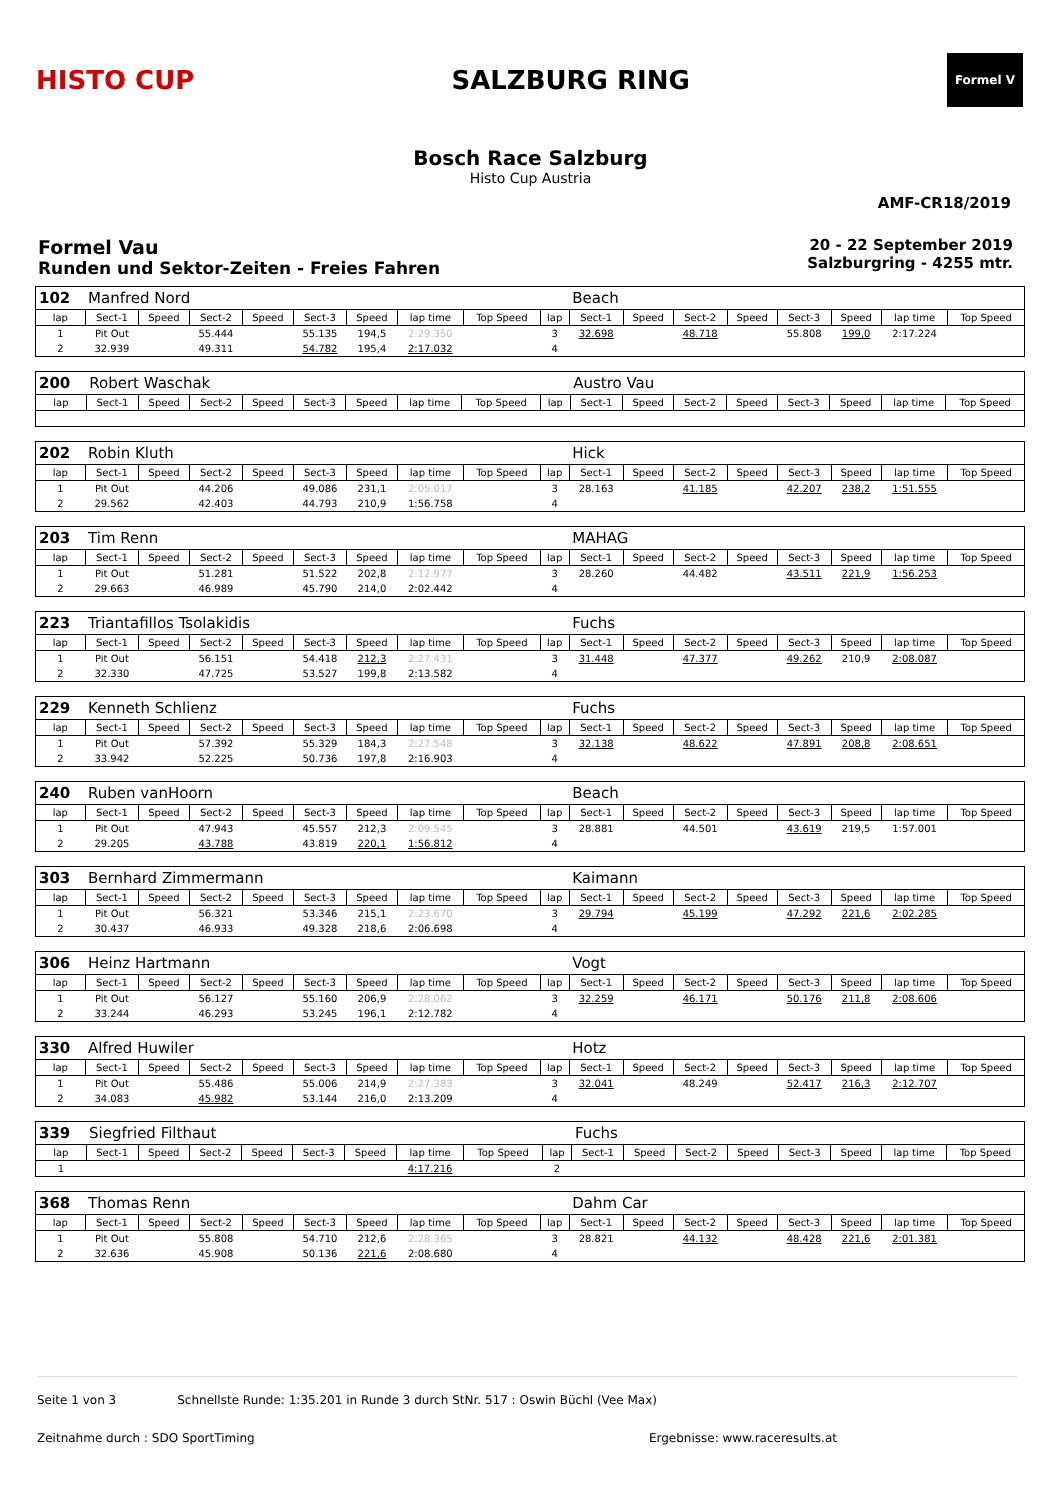HISTO CUP SALZBURG RING
Formel V
Bosch Race Salzburg
Histo Cup Austria
AMF-CR18/2019
Formel Vau
Runden und Sektor-Zeiten - Freies Fahren
20 - 22 September 2019
Salzburgring - 4255 mtr.
| 102 | Manfred Nord | | | | | | | | | Beach | | | | | | | |
| lap | Sect-1 | Speed | Sect-2 | Speed | Sect-3 | Speed | lap time | Top Speed | lap | Sect-1 | Speed | Sect-2 | Speed | Sect-3 | Speed | lap time | Top Speed |
| 1 | Pit Out | | 55.444 | | 55.135 | 194,5 | 2:29.350 | | 3 | 32.698 | | 48.718 | | 55.808 | 199,0 | 2:17.224 | |
| 2 | 32.939 | | 49.311 | | 54.782 | 195,4 | 2:17.032 | | 4 | | | | | | | | |
| 200 | Robert Waschak | | | | | | | | | Austro Vau | | | | | | | |
| lap | Sect-1 | Speed | Sect-2 | Speed | Sect-3 | Speed | lap time | Top Speed | lap | Sect-1 | Speed | Sect-2 | Speed | Sect-3 | Speed | lap time | Top Speed |
| 202 | Robin Kluth | | | | | | | | | Hick | | | | | | | |
| lap | Sect-1 | Speed | Sect-2 | Speed | Sect-3 | Speed | lap time | Top Speed | lap | Sect-1 | Speed | Sect-2 | Speed | Sect-3 | Speed | lap time | Top Speed |
| 1 | Pit Out | | 44.206 | | 49.086 | 231,1 | 2:05.017 | | 3 | 28.163 | | 41.185 | | 42.207 | 238,2 | 1:51.555 | |
| 2 | 29.562 | | 42.403 | | 44.793 | 210,9 | 1:56.758 | | 4 | | | | | | | | |
| 203 | Tim Renn | | | | | | | | | MAHAG | | | | | | | |
| lap | Sect-1 | Speed | Sect-2 | Speed | Sect-3 | Speed | lap time | Top Speed | lap | Sect-1 | Speed | Sect-2 | Speed | Sect-3 | Speed | lap time | Top Speed |
| 1 | Pit Out | | 51.281 | | 51.522 | 202,8 | 2:12.977 | | 3 | 28.260 | | 44.482 | | 43.511 | 221,9 | 1:56.253 | |
| 2 | 29.663 | | 46.989 | | 45.790 | 214,0 | 2:02.442 | | 4 | | | | | | | | |
| 223 | Triantafillos Tsolakidis | | | | | | | | | Fuchs | | | | | | | |
| lap | Sect-1 | Speed | Sect-2 | Speed | Sect-3 | Speed | lap time | Top Speed | lap | Sect-1 | Speed | Sect-2 | Speed | Sect-3 | Speed | lap time | Top Speed |
| 1 | Pit Out | | 56.151 | | 54.418 | 212,3 | 2:27.431 | | 3 | 31.448 | | 47.377 | | 49.262 | 210,9 | 2:08.087 | |
| 2 | 32.330 | | 47.725 | | 53.527 | 199,8 | 2:13.582 | | 4 | | | | | | | | |
| 229 | Kenneth Schlienz | | | | | | | | | Fuchs | | | | | | | |
| lap | Sect-1 | Speed | Sect-2 | Speed | Sect-3 | Speed | lap time | Top Speed | lap | Sect-1 | Speed | Sect-2 | Speed | Sect-3 | Speed | lap time | Top Speed |
| 1 | Pit Out | | 57.392 | | 55.329 | 184,3 | 2:27.548 | | 3 | 32.138 | | 48.622 | | 47.891 | 208,8 | 2:08.651 | |
| 2 | 33.942 | | 52.225 | | 50.736 | 197,8 | 2:16.903 | | 4 | | | | | | | | |
| 240 | Ruben vanHoorn | | | | | | | | | Beach | | | | | | | |
| lap | Sect-1 | Speed | Sect-2 | Speed | Sect-3 | Speed | lap time | Top Speed | lap | Sect-1 | Speed | Sect-2 | Speed | Sect-3 | Speed | lap time | Top Speed |
| 1 | Pit Out | | 47.943 | | 45.557 | 212,3 | 2:09.545 | | 3 | 28.881 | | 44.501 | | 43.619 | 219,5 | 1:57.001 | |
| 2 | 29.205 | | 43.788 | | 43.819 | 220,1 | 1:56.812 | | 4 | | | | | | | | |
| 303 | Bernhard Zimmermann | | | | | | | | | Kaimann | | | | | | | |
| lap | Sect-1 | Speed | Sect-2 | Speed | Sect-3 | Speed | lap time | Top Speed | lap | Sect-1 | Speed | Sect-2 | Speed | Sect-3 | Speed | lap time | Top Speed |
| 1 | Pit Out | | 56.321 | | 53.346 | 215,1 | 2:23.670 | | 3 | 29.794 | | 45.199 | | 47.292 | 221,6 | 2:02.285 | |
| 2 | 30.437 | | 46.933 | | 49.328 | 218,6 | 2:06.698 | | 4 | | | | | | | | |
| 306 | Heinz Hartmann | | | | | | | | | Vogt | | | | | | | |
| lap | Sect-1 | Speed | Sect-2 | Speed | Sect-3 | Speed | lap time | Top Speed | lap | Sect-1 | Speed | Sect-2 | Speed | Sect-3 | Speed | lap time | Top Speed |
| 1 | Pit Out | | 56.127 | | 55.160 | 206,9 | 2:28.062 | | 3 | 32.259 | | 46.171 | | 50.176 | 211,8 | 2:08.606 | |
| 2 | 33.244 | | 46.293 | | 53.245 | 196,1 | 2:12.782 | | 4 | | | | | | | | |
| 330 | Alfred Huwiler | | | | | | | | | Hotz | | | | | | | |
| lap | Sect-1 | Speed | Sect-2 | Speed | Sect-3 | Speed | lap time | Top Speed | lap | Sect-1 | Speed | Sect-2 | Speed | Sect-3 | Speed | lap time | Top Speed |
| 1 | Pit Out | | 55.486 | | 55.006 | 214,9 | 2:27.383 | | 3 | 32.041 | | 48.249 | | 52.417 | 216,3 | 2:12.707 | |
| 2 | 34.083 | | 45.982 | | 53.144 | 216,0 | 2:13.209 | | 4 | | | | | | | | |
| 339 | Siegfried Filthaut | | | | | | | | | Fuchs | | | | | | | |
| lap | Sect-1 | Speed | Sect-2 | Speed | Sect-3 | Speed | lap time | Top Speed | lap | Sect-1 | Speed | Sect-2 | Speed | Sect-3 | Speed | lap time | Top Speed |
| 1 | | | | | | | 4:17.216 | | 2 | | | | | | | | |
| 368 | Thomas Renn | | | | | | | | | Dahm Car | | | | | | | |
| lap | Sect-1 | Speed | Sect-2 | Speed | Sect-3 | Speed | lap time | Top Speed | lap | Sect-1 | Speed | Sect-2 | Speed | Sect-3 | Speed | lap time | Top Speed |
| 1 | Pit Out | | 55.808 | | 54.710 | 212,6 | 2:28.365 | | 3 | 28.821 | | 44.132 | | 48.428 | 221,6 | 2:01.381 | |
| 2 | 32.636 | | 45.908 | | 50.136 | 221,6 | 2:08.680 | | 4 | | | | | | | | |
Seite 1 von 3 Schnellste Runde: 1:35.201 in Runde 3 durch StNr. 517 : Oswin Büchl (Vee Max)
Zeitnahme durch : SDO SportTiming Ergebnisse: www.raceresults.at